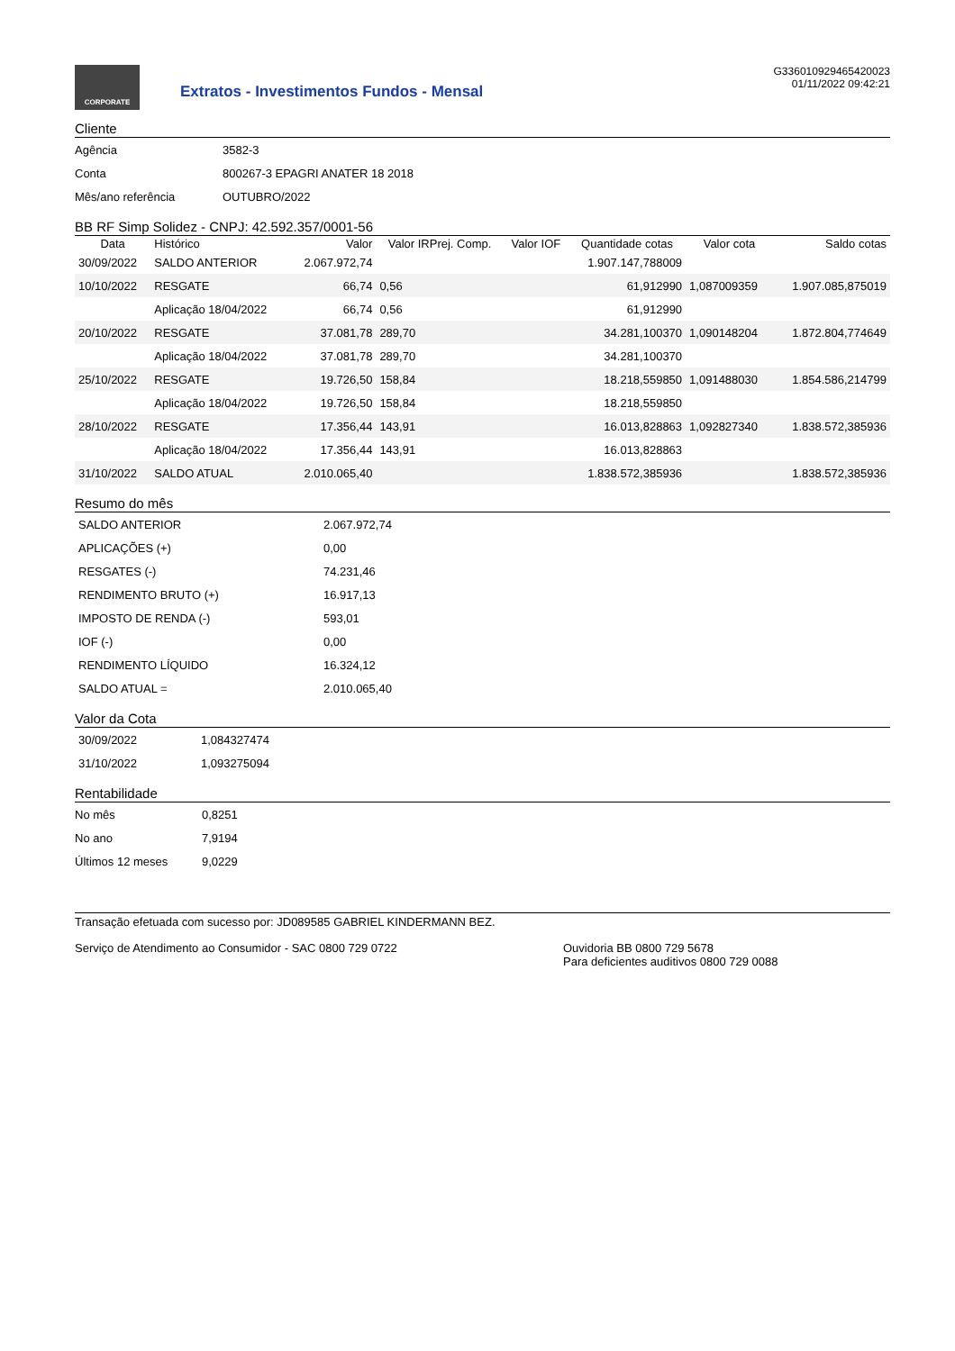CORPORATE
Extratos - Investimentos Fundos - Mensal
G336010929465420023
01/11/2022 09:42:21
Cliente
| Agência | 3582-3 |
| Conta | 800267-3 EPAGRI ANATER 18 2018 |
| Mês/ano referência | OUTUBRO/2022 |
BB RF Simp Solidez - CNPJ: 42.592.357/0001-56
| Data | Histórico | Valor | Valor IRPrej. Comp. | Valor IOF | Quantidade cotas | Valor cota | Saldo cotas |
| --- | --- | --- | --- | --- | --- | --- | --- |
| 30/09/2022 | SALDO ANTERIOR | 2.067.972,74 | | | 1.907.147,788009 | | |
| 10/10/2022 | RESGATE | 66,74 | 0,56 | | 61,912990 | 1,087009359 | 1.907.085,875019 |
| | Aplicação 18/04/2022 | 66,74 | 0,56 | | 61,912990 | | |
| 20/10/2022 | RESGATE | 37.081,78 | 289,70 | | 34.281,100370 | 1,090148204 | 1.872.804,774649 |
| | Aplicação 18/04/2022 | 37.081,78 | 289,70 | | 34.281,100370 | | |
| 25/10/2022 | RESGATE | 19.726,50 | 158,84 | | 18.218,559850 | 1,091488030 | 1.854.586,214799 |
| | Aplicação 18/04/2022 | 19.726,50 | 158,84 | | 18.218,559850 | | |
| 28/10/2022 | RESGATE | 17.356,44 | 143,91 | | 16.013,828863 | 1,092827340 | 1.838.572,385936 |
| | Aplicação 18/04/2022 | 17.356,44 | 143,91 | | 16.013,828863 | | |
| 31/10/2022 | SALDO ATUAL | 2.010.065,40 | | | 1.838.572,385936 | | 1.838.572,385936 |
Resumo do mês
| SALDO ANTERIOR | 2.067.972,74 |
| APLICAÇÕES (+) | 0,00 |
| RESGATES (-) | 74.231,46 |
| RENDIMENTO BRUTO (+) | 16.917,13 |
| IMPOSTO DE RENDA (-) | 593,01 |
| IOF (-) | 0,00 |
| RENDIMENTO LÍQUIDO | 16.324,12 |
| SALDO ATUAL = | 2.010.065,40 |
Valor da Cota
| 30/09/2022 | 1,084327474 |
| 31/10/2022 | 1,093275094 |
Rentabilidade
| No mês | 0,8251 |
| No ano | 7,9194 |
| Últimos 12 meses | 9,0229 |
Transação efetuada com sucesso por: JD089585 GABRIEL KINDERMANN BEZ.
Serviço de Atendimento ao Consumidor - SAC 0800 729 0722 Ouvidoria BB 0800 729 5678
Para deficientes auditivos 0800 729 0088